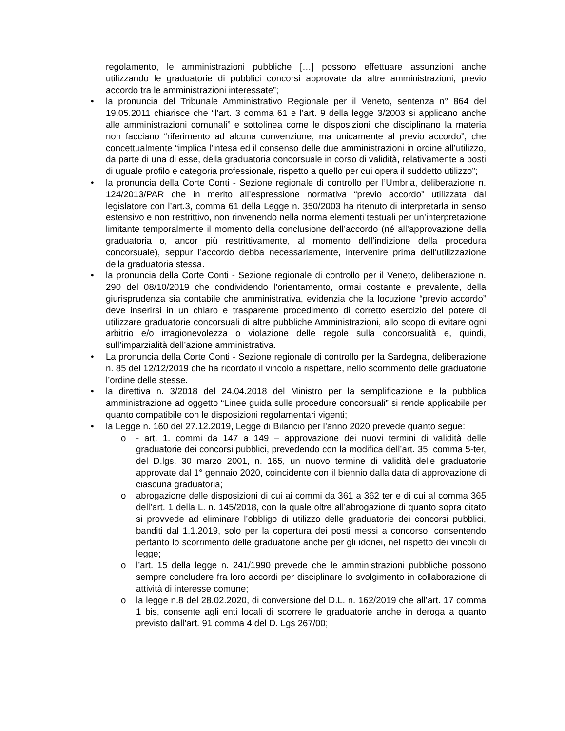regolamento, le amministrazioni pubbliche […] possono effettuare assunzioni anche utilizzando le graduatorie di pubblici concorsi approvate da altre amministrazioni, previo accordo tra le amministrazioni interessate”;
• la pronuncia del Tribunale Amministrativo Regionale per il Veneto, sentenza n° 864 del 19.05.2011 chiarisce che “l’art. 3 comma 61 e l’art. 9 della legge 3/2003 si applicano anche alle amministrazioni comunali” e sottolinea come le disposizioni che disciplinano la materia non facciano “riferimento ad alcuna convenzione, ma unicamente al previo accordo”, che concettualmente “implica l’intesa ed il consenso delle due amministrazioni in ordine all’utilizzo, da parte di una di esse, della graduatoria concorsuale in corso di validità, relativamente a posti di uguale profilo e categoria professionale, rispetto a quello per cui opera il suddetto utilizzo”;
• la pronuncia della Corte Conti - Sezione regionale di controllo per l’Umbria, deliberazione n. 124/2013/PAR che in merito all’espressione normativa “previo accordo” utilizzata dal legislatore con l’art.3, comma 61 della Legge n. 350/2003 ha ritenuto di interpretarla in senso estensivo e non restrittivo, non rinvenendo nella norma elementi testuali per un’interpretazione limitante temporalmente il momento della conclusione dell’accordo (né all’approvazione della graduatoria o, ancor più restrittivamente, al momento dell’indizione della procedura concorsuale), seppur l’accordo debba necessariamente, intervenire prima dell’utilizzazione della graduatoria stessa.
• la pronuncia della Corte Conti - Sezione regionale di controllo per il Veneto, deliberazione n. 290 del 08/10/2019 che condividendo l’orientamento, ormai costante e prevalente, della giurisprudenza sia contabile che amministrativa, evidenzia che la locuzione “previo accordo” deve inserirsi in un chiaro e trasparente procedimento di corretto esercizio del potere di utilizzare graduatorie concorsuali di altre pubbliche Amministrazioni, allo scopo di evitare ogni arbitrio e/o irragionevolezza o violazione delle regole sulla concorsualità e, quindi, sull’imparzialità dell’azione amministrativa.
• La pronuncia della Corte Conti - Sezione regionale di controllo per la Sardegna, deliberazione n. 85 del 12/12/2019 che ha ricordato il vincolo a rispettare, nello scorrimento delle graduatorie l’ordine delle stesse.
• la direttiva n. 3/2018 del 24.04.2018 del Ministro per la semplificazione e la pubblica amministrazione ad oggetto “Linee guida sulle procedure concorsuali” si rende applicabile per quanto compatibile con le disposizioni regolamentari vigenti;
• la Legge n. 160 del 27.12.2019, Legge di Bilancio per l’anno 2020 prevede quanto segue:
o - art. 1. commi da 147 a 149 – approvazione dei nuovi termini di validità delle graduatorie dei concorsi pubblici, prevedendo con la modifica dell’art. 35, comma 5-ter, del D.lgs. 30 marzo 2001, n. 165, un nuovo termine di validità delle graduatorie approvate dal 1° gennaio 2020, coincidente con il biennio dalla data di approvazione di ciascuna graduatoria;
o abrogazione delle disposizioni di cui ai commi da 361 a 362 ter e di cui al comma 365 dell’art. 1 della L. n. 145/2018, con la quale oltre all’abrogazione di quanto sopra citato si provvede ad eliminare l’obbligo di utilizzo delle graduatorie dei concorsi pubblici, banditi dal 1.1.2019, solo per la copertura dei posti messi a concorso; consentendo pertanto lo scorrimento delle graduatorie anche per gli idonei, nel rispetto dei vincoli di legge;
o l’art. 15 della legge n. 241/1990 prevede che le amministrazioni pubbliche possono sempre concludere fra loro accordi per disciplinare lo svolgimento in collaborazione di attività di interesse comune;
o la legge n.8 del 28.02.2020, di conversione del D.L. n. 162/2019 che all’art. 17 comma 1 bis, consente agli enti locali di scorrere le graduatorie anche in deroga a quanto previsto dall’art. 91 comma 4 del D. Lgs 267/00;